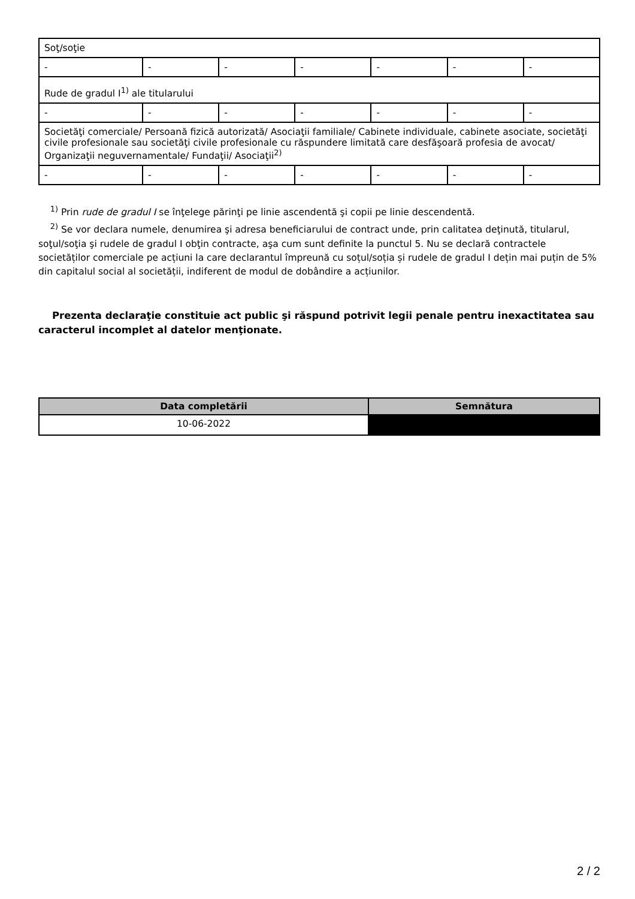| Soţ/soţie | | | | | | |
| - | - | - | - | - | - | - |
| Rude de gradul I<sup>1)</sup> ale titularului | | | | | | |
| - | - | - | - | - | - | - |
| Societăţi comerciale/ Persoană fizică autorizată/ Asociaţii familiale/ Cabinete individuale, cabinete asociate, societăţi civile profesionale sau societăţi civile profesionale cu răspundere limitată care desfăşoară profesia de avocat/ Organizaţii neguvernamentale/ Fundaţii/ Asociaţii<sup>2)</sup> | | | | | | |
| - | - | - | - | - | - | - |
<sup>1)</sup> Prin rude de gradul I se înţelege părinţi pe linie ascendentă şi copii pe linie descendentă.
<sup>2)</sup> Se vor declara numele, denumirea şi adresa beneficiarului de contract unde, prin calitatea deţinută, titularul, soţul/soţia şi rudele de gradul I obţin contracte, aşa cum sunt definite la punctul 5. Nu se declară contractele societăților comerciale pe acțiuni la care declarantul împreună cu soțul/soția și rudele de gradul I dețin mai puțin de 5% din capitalul social al societății, indiferent de modul de dobândire a acțiunilor.
Prezenta declaraţie constituie act public şi răspund potrivit legii penale pentru inexactitatea sau caracterul incomplet al datelor menţionate.
| Data completării | Semnătura |
| --- | --- |
| 10-06-2022 | |
2 / 2